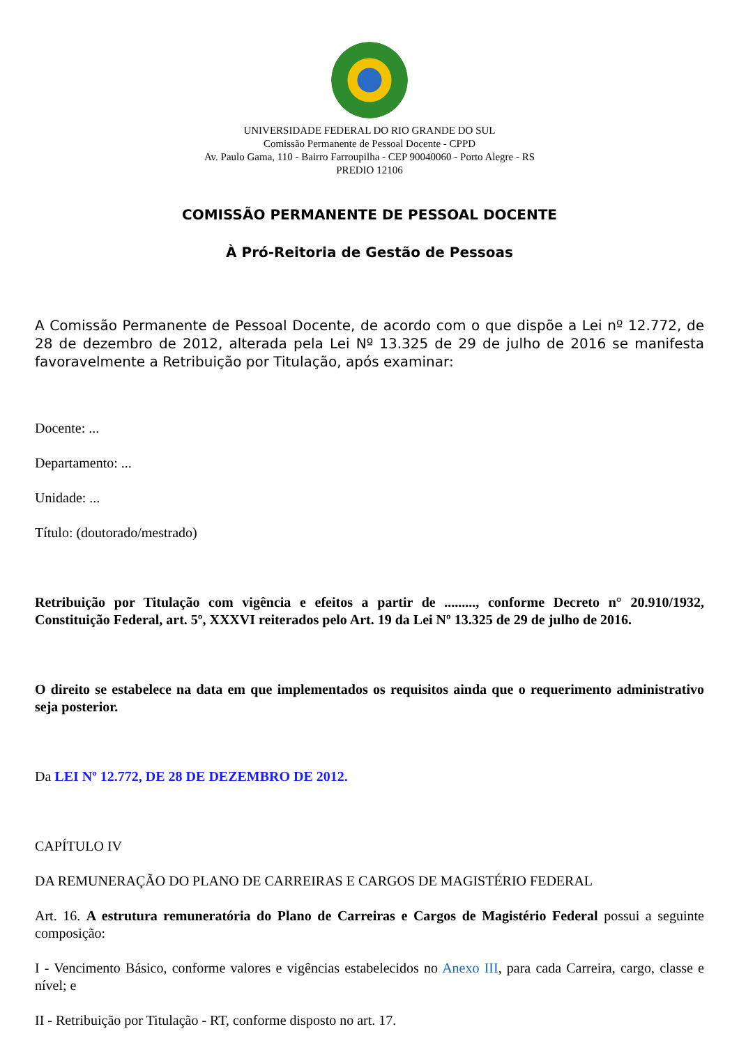UNIVERSIDADE FEDERAL DO RIO GRANDE DO SUL
Comissão Permanente de Pessoal Docente - CPPD
Av. Paulo Gama, 110 - Bairro Farroupilha - CEP 90040060 - Porto Alegre - RS
PREDIO 12106
COMISSÃO PERMANENTE DE PESSOAL DOCENTE
À Pró-Reitoria de Gestão de Pessoas
A Comissão Permanente de Pessoal Docente, de acordo com o que dispõe a Lei nº 12.772, de 28 de dezembro de 2012, alterada pela Lei Nº 13.325 de 29 de julho de 2016 se manifesta favoravelmente a Retribuição por Titulação, após examinar:
Docente: ...
Departamento: ...
Unidade: ...
Título: (doutorado/mestrado)
Retribuição por Titulação com vigência e efeitos a partir de ........., conforme Decreto n° 20.910/1932, Constituição Federal, art. 5º, XXXVI reiterados pelo Art. 19 da Lei Nº 13.325 de 29 de julho de 2016.
O direito se estabelece na data em que implementados os requisitos ainda que o requerimento administrativo seja posterior.
Da LEI Nº 12.772, DE 28 DE DEZEMBRO DE 2012.
CAPÍTULO IV
DA REMUNERAÇÃO DO PLANO DE CARREIRAS E CARGOS DE MAGISTÉRIO FEDERAL
Art. 16. A estrutura remuneratória do Plano de Carreiras e Cargos de Magistério Federal possui a seguinte composição:
I - Vencimento Básico, conforme valores e vigências estabelecidos no Anexo III, para cada Carreira, cargo, classe e nível; e
II - Retribuição por Titulação - RT, conforme disposto no art. 17.